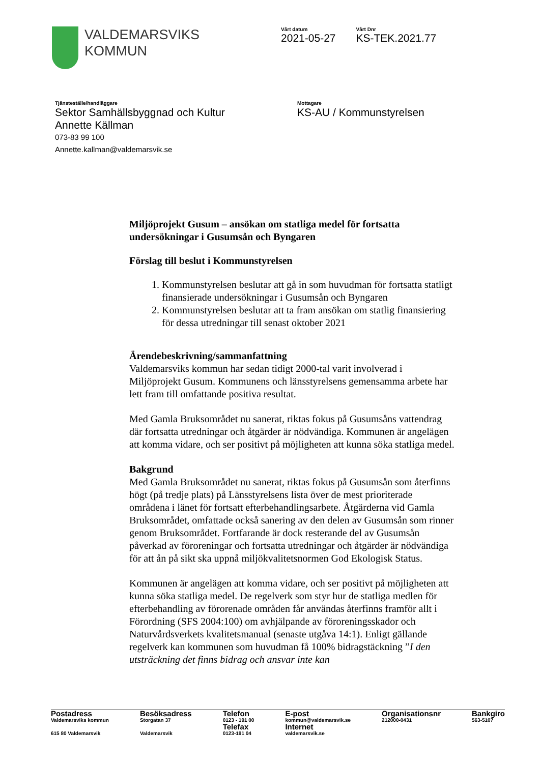VALDEMARSVIKS
KOMMUN
Vårt datum
2021-05-27
Vårt Dnr
KS-TEK.2021.77
Tjänsteställe/handläggare
Sektor Samhällsbyggnad och Kultur
Annette Källman
073-83 99 100
Annette.kallman@valdemarsvik.se
Mottagare
KS-AU / Kommunstyrelsen
Miljöprojekt Gusum – ansökan om statliga medel för fortsatta undersökningar i Gusumsån och Byngaren
Förslag till beslut i Kommunstyrelsen
1. Kommunstyrelsen beslutar att gå in som huvudman för fortsatta statligt finansierade undersökningar i Gusumsån och Byngaren
2. Kommunstyrelsen beslutar att ta fram ansökan om statlig finansiering för dessa utredningar till senast oktober 2021
Ärendebeskrivning/sammanfattning
Valdemarsviks kommun har sedan tidigt 2000-tal varit involverad i Miljöprojekt Gusum. Kommunens och länsstyrelsens gemensamma arbete har lett fram till omfattande positiva resultat.
Med Gamla Bruksområdet nu sanerat, riktas fokus på Gusumsåns vattendrag där fortsatta utredningar och åtgärder är nödvändiga. Kommunen är angelägen att komma vidare, och ser positivt på möjligheten att kunna söka statliga medel.
Bakgrund
Med Gamla Bruksområdet nu sanerat, riktas fokus på Gusumsån som återfinns högt (på tredje plats) på Länsstyrelsens lista över de mest prioriterade områdena i länet för fortsatt efterbehandlingsarbete. Åtgärderna vid Gamla Bruksområdet, omfattade också sanering av den delen av Gusumsån som rinner genom Bruksområdet. Fortfarande är dock resterande del av Gusumsån påverkad av föroreningar och fortsatta utredningar och åtgärder är nödvändiga för att ån på sikt ska uppnå miljökvalitetsnormen God Ekologisk Status.
Kommunen är angelägen att komma vidare, och ser positivt på möjligheten att kunna söka statliga medel. De regelverk som styr hur de statliga medlen för efterbehandling av förorenade områden får användas återfinns framför allt i Förordning (SFS 2004:100) om avhjälpande av föroreningsskador och Naturvårdsverkets kvalitetsmanual (senaste utgåva 14:1). Enligt gällande regelverk kan kommunen som huvudman få 100% bidragstäckning ”I den utsträckning det finns bidrag och ansvar inte kan
Postadress
Valdemarsviks kommun
615 80 Valdemarsvik
Besöksadress
Storgatan 37
Valdemarsvik
Telefon
0123 - 191 00
Telefax
0123-191 04
E-post
kommun@valdemarsvik.se
Internet
valdemarsvik.se
Organisationsnr
212000-0431
Bankgiro
563-5107